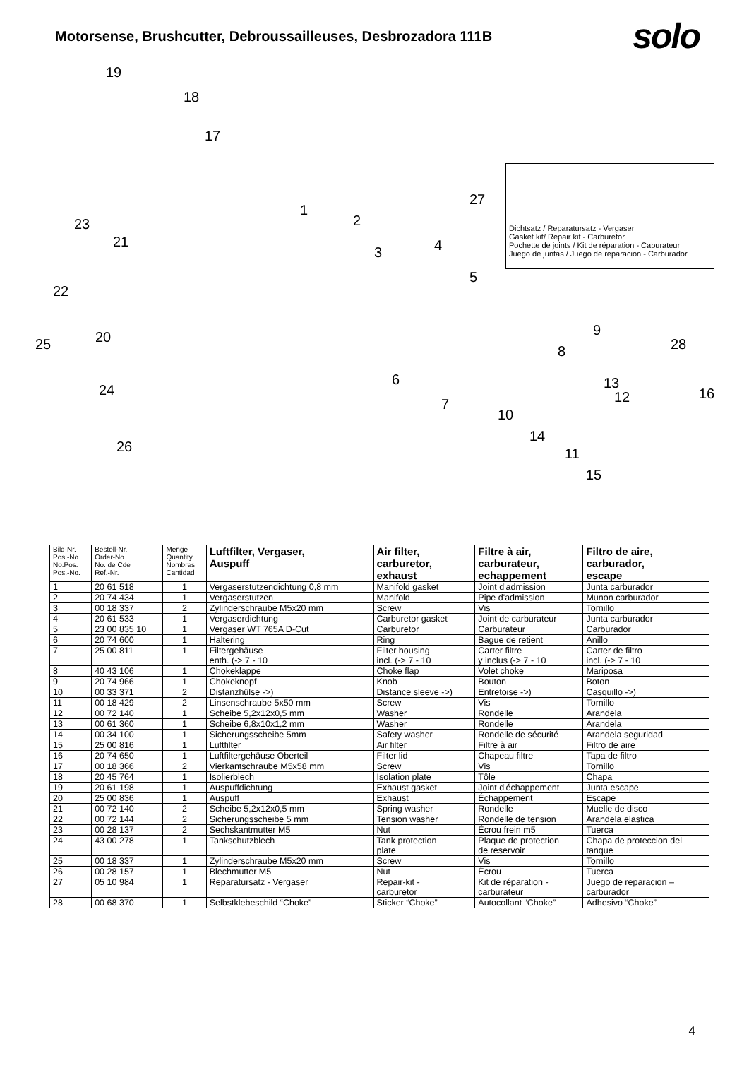Motorsense, Brushcutter, Debroussailleuses, Desbrozadora 111B
solo
19
18
17
1
2
3 4
5
6
7
8
9
10
11
12
13
14
15
16
27
28
23
21
22
20 25
24
26
Dichtsatz / Reparatursatz - Vergaser
Gasket kit/ Repair kit - Carburetor
Pochette de joints / Kit de réparation - Caburateur
Juego de juntas / Juego de reparacion - Carburador
| Bild-Nr. Pos.-No. No.Pos. Pos.-No. | Bestell-Nr. Order-No. No. de Cde Ref.-Nr. | Menge Quantity Nombres Cantidad | Luftfilter, Vergaser, Auspuff | Air filter, carburetor, exhaust | Filtre à air, carburateur, echappement | Filtro de aire, carburador, escape |
| --- | --- | --- | --- | --- | --- | --- |
| 1 | 20 61 518 | 1 | Vergaserstutzendichtung 0,8 mm | Manifold gasket | Joint d'admission | Junta carburador |
| 2 | 20 74 434 | 1 | Vergaserstutzen | Manifold | Pipe d'admission | Munon carburador |
| 3 | 00 18 337 | 2 | Zylinderschraube M5x20 mm | Screw | Vis | Tornillo |
| 4 | 20 61 533 | 1 | Vergaserdichtung | Carburetor gasket | Joint de carburateur | Junta carburador |
| 5 | 23 00 835 10 | 1 | Vergaser WT 765A D-Cut | Carburetor | Carburateur | Carburador |
| 6 | 20 74 600 | 1 | Haltering | Ring | Bague de retient | Anillo |
| 7 | 25 00 811 | 1 | Filtergehäuse enth. (-> 7 - 10 | Filter housing incl. (-> 7 - 10 | Carter filtre y inclus (-> 7 - 10 | Carter de filtro incl. (-> 7 - 10 |
| 8 | 40 43 106 | 1 | Chokeklappe | Choke flap | Volet choke | Mariposa |
| 9 | 20 74 966 | 1 | Chokeknopf | Knob | Bouton | Boton |
| 10 | 00 33 371 | 2 | Distanzhülse ->) | Distance sleeve ->) | Entretoise ->) | Casquillo ->) |
| 11 | 00 18 429 | 2 | Linsenschraube 5x50 mm | Screw | Vis | Tornillo |
| 12 | 00 72 140 | 1 | Scheibe 5,2x12x0,5 mm | Washer | Rondelle | Arandela |
| 13 | 00 61 360 | 1 | Scheibe 6,8x10x1,2 mm | Washer | Rondelle | Arandela |
| 14 | 00 34 100 | 1 | Sicherungsscheibe 5mm | Safety washer | Rondelle de sécurité | Arandela seguridad |
| 15 | 25 00 816 | 1 | Luftfilter | Air filter | Filtre à air | Filtro de aire |
| 16 | 20 74 650 | 1 | Luftfiltergehäuse Oberteil | Filter lid | Chapeau filtre | Tapa de filtro |
| 17 | 00 18 366 | 2 | Vierkantschraube M5x58 mm | Screw | Vis | Tornillo |
| 18 | 20 45 764 | 1 | Isolierblech | Isolation plate | Tôle | Chapa |
| 19 | 20 61 198 | 1 | Auspuffdichtung | Exhaust gasket | Joint d'échappement | Junta escape |
| 20 | 25 00 836 | 1 | Auspuff | Exhaust | Échappement | Escape |
| 21 | 00 72 140 | 2 | Scheibe 5,2x12x0,5 mm | Spring washer | Rondelle | Muelle de disco |
| 22 | 00 72 144 | 2 | Sicherungsscheibe 5 mm | Tension washer | Rondelle de tension | Arandela elastica |
| 23 | 00 28 137 | 2 | Sechskantmutter M5 | Nut | Écrou frein m5 | Tuerca |
| 24 | 43 00 278 | 1 | Tankschutzblech | Tank protection plate | Plaque de protection de reservoir | Chapa de proteccion del tanque |
| 25 | 00 18 337 | 1 | Zylinderschraube M5x20 mm | Screw | Vis | Tornillo |
| 26 | 00 28 157 | 1 | Blechmutter M5 | Nut | Écrou | Tuerca |
| 27 | 05 10 984 | 1 | Reparatursatz - Vergaser | Repair-kit - carburetor | Kit de réparation - carburateur | Juego de reparacion – carburador |
| 28 | 00 68 370 | 1 | Selbstklebeschild “Choke” | Sticker “Choke” | Autocollant “Choke” | Adhesivo “Choke” |
4